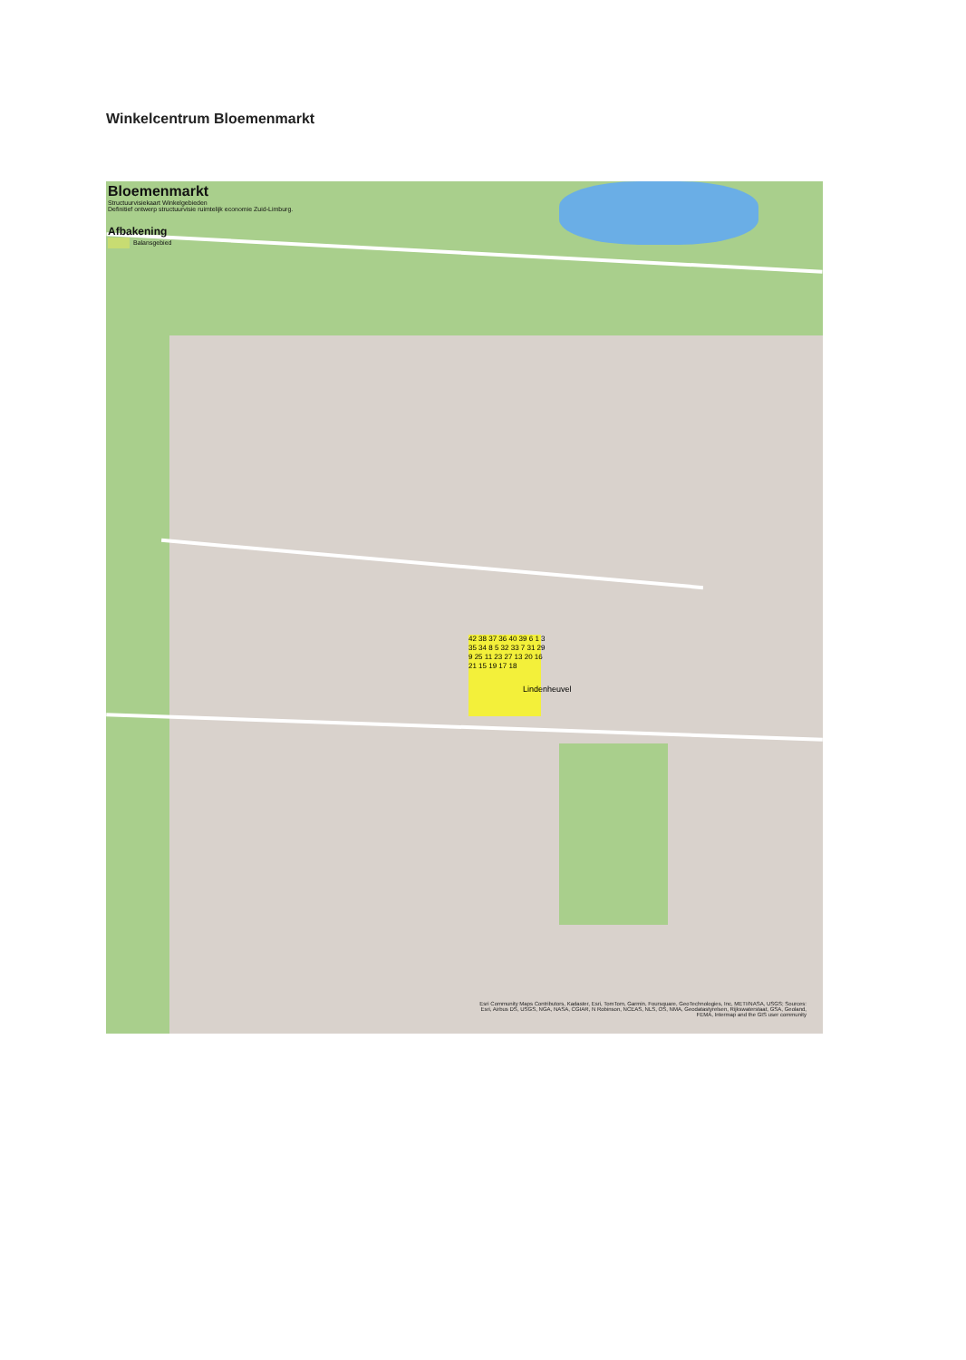Winkelcentrum Bloemenmarkt
Bloemenmarkt
Structuurvisiekaart Winkelgebieden
Definitief ontwerp structuurvisie ruimtelijk economie Zuid-Limburg.
Afbakening
Balansgebied
42 38 37 36 40 39 6 1 3 35 34 8 5 32 33 7 31 29 9 25 11 23 27 13 20 16 21 15 19 17 18
Lindenheuvel
Esri Community Maps Contributors, Kadaster, Esri, TomTom, Garmin, Foursquare, GeoTechnologies, Inc, METI/NASA, USGS; Sources: Esri, Airbus DS, USGS, NGA, NASA, CGIAR, N Robinson, NCEAS, NLS, OS, NMA, Geodatastyrelsen, Rijkswaterstaat, GSA, Geoland, FEMA, Intermap and the GIS user community